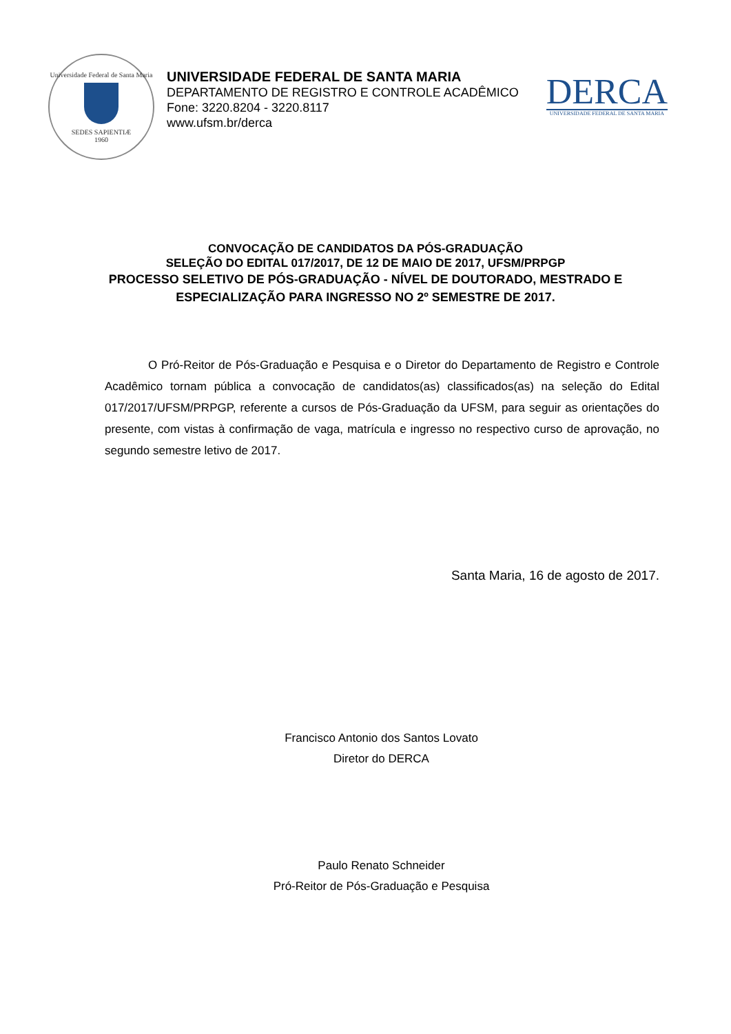Universidade Federal de Santa Maria
SEDES SAPIENTIÆ
1960
UNIVERSIDADE FEDERAL DE SANTA MARIA
DEPARTAMENTO DE REGISTRO E CONTROLE ACADÊMICO
Fone: 3220.8204 - 3220.8117
www.ufsm.br/derca
DERCA
UNIVERSIDADE FEDERAL DE SANTA MARIA
CONVOCAÇÃO DE CANDIDATOS DA PÓS-GRADUAÇÃO
SELEÇÃO DO EDITAL 017/2017, DE 12 DE MAIO DE 2017, UFSM/PRPGP
PROCESSO SELETIVO DE PÓS-GRADUAÇÃO - NÍVEL DE DOUTORADO, MESTRADO E
ESPECIALIZAÇÃO PARA INGRESSO NO 2º SEMESTRE DE 2017.
O Pró-Reitor de Pós-Graduação e Pesquisa e o Diretor do Departamento de Registro e Controle Acadêmico tornam pública a convocação de candidatos(as) classificados(as) na seleção do Edital 017/2017/UFSM/PRPGP, referente a cursos de Pós-Graduação da UFSM, para seguir as orientações do presente, com vistas à confirmação de vaga, matrícula e ingresso no respectivo curso de aprovação, no segundo semestre letivo de 2017.
Santa Maria, 16 de agosto de 2017.
Francisco Antonio dos Santos Lovato
Diretor do DERCA
Paulo Renato Schneider
Pró-Reitor de Pós-Graduação e Pesquisa